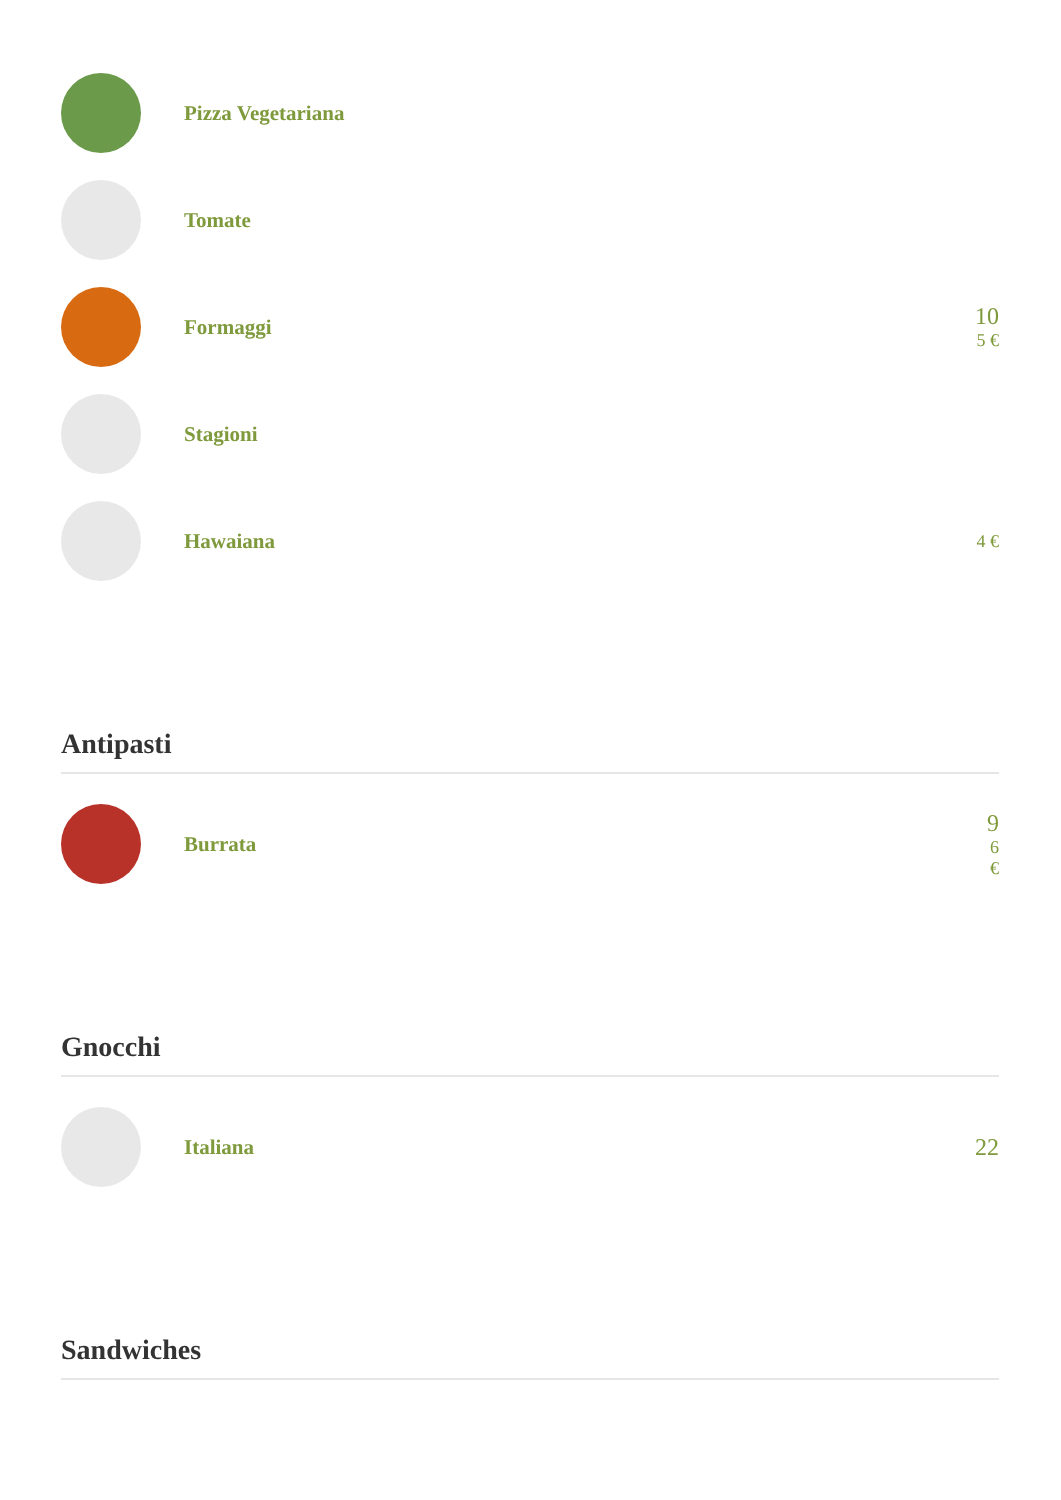Pizza Vegetariana
Tomate
Formaggi 10
5 €
Stagioni
Hawaiana
4 €
Antipasti
Burrata
9
6
€
Gnocchi
Italiana 22
Sandwiches